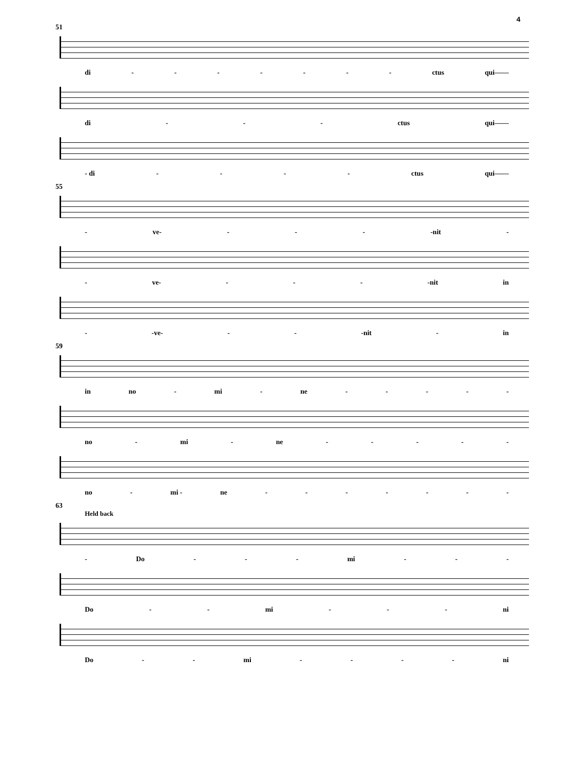4
51
di - - - - - - - ctus qui——
di - - - ctus qui——
- di - - - - ctus qui——
55
- ve- - - - -nit -
- ve- - - - -nit in
- -ve- - - -nit - in
59
in no - mi - ne - - - - -
no - mi - ne - - - - -
no - mi - ne - - - - - - -
63
Held back
- Do - - - mi - - -
Do - - mi - - - ni
Do - - mi - - - - ni